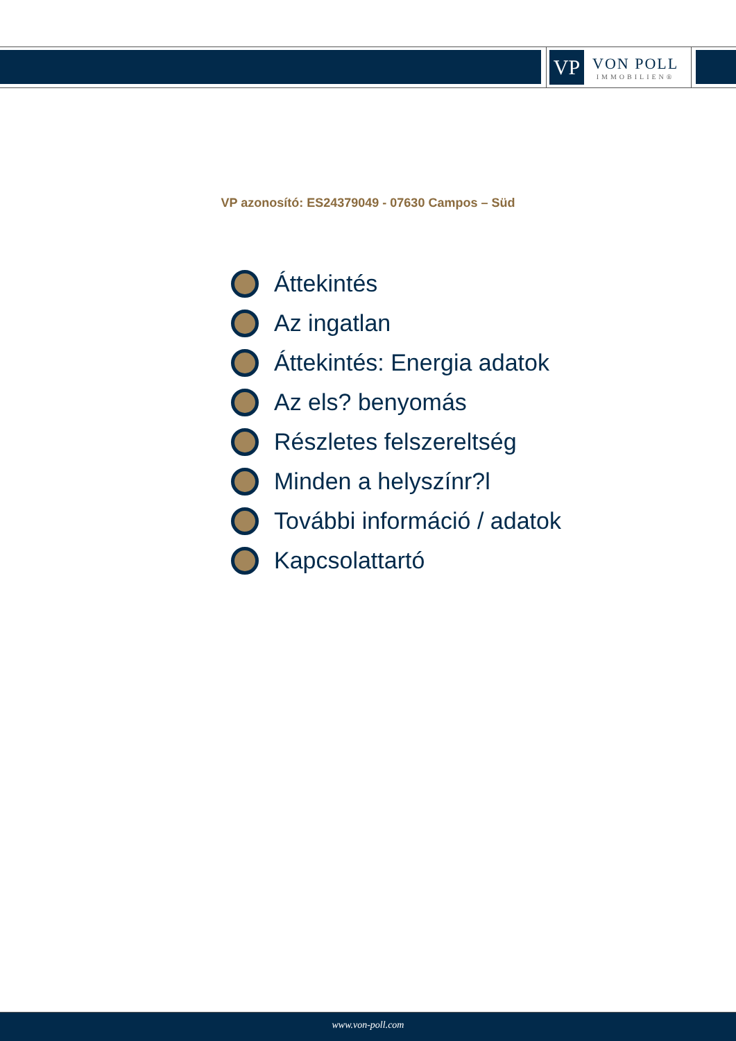VP
VON POLL
IMMOBILIEN®
VP azonosító: ES24379049 - 07630 Campos – Süd
Áttekintés
Az ingatlan
Áttekintés: Energia adatok
Az els? benyomás
Részletes felszereltség
Minden a helyszínr?l
További információ / adatok
Kapcsolattartó
www.von-poll.com